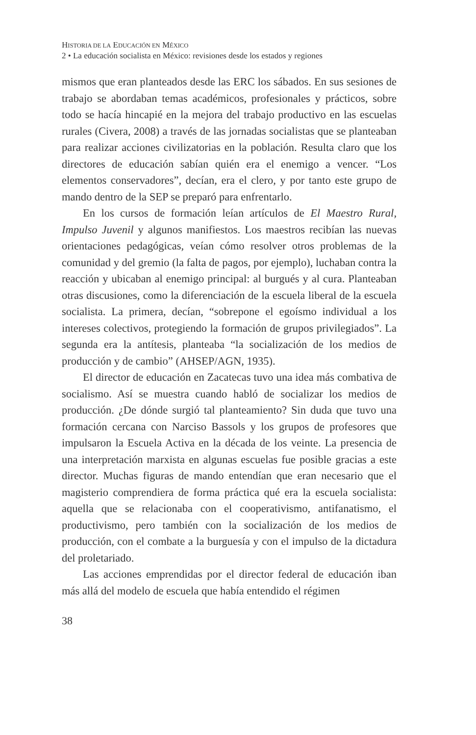HISTORIA DE LA EDUCACIÓN EN MÉXICO
2 • La educación socialista en México: revisiones desde los estados y regiones
mismos que eran planteados desde las ERC los sábados. En sus sesiones de trabajo se abordaban temas académicos, profesionales y prácticos, sobre todo se hacía hincapié en la mejora del trabajo productivo en las escuelas rurales (Civera, 2008) a través de las jornadas socialistas que se planteaban para realizar acciones civilizatorias en la población. Resulta claro que los directores de educación sabían quién era el enemigo a vencer. “Los elementos conservadores”, decían, era el clero, y por tanto este grupo de mando dentro de la SEP se preparó para enfrentarlo.
En los cursos de formación leían artículos de El Maestro Rural, Impulso Juvenil y algunos manifiestos. Los maestros recibían las nuevas orientaciones pedagógicas, veían cómo resolver otros problemas de la comunidad y del gremio (la falta de pagos, por ejemplo), luchaban contra la reacción y ubicaban al enemigo principal: al burgués y al cura. Planteaban otras discusiones, como la diferenciación de la escuela liberal de la escuela socialista. La primera, decían, “sobrepone el egoísmo individual a los intereses colectivos, protegiendo la formación de grupos privilegiados”. La segunda era la antítesis, planteaba “la socialización de los medios de producción y de cambio” (AHSEP/AGN, 1935).
El director de educación en Zacatecas tuvo una idea más combativa de socialismo. Así se muestra cuando habló de socializar los medios de producción. ¿De dónde surgió tal planteamiento? Sin duda que tuvo una formación cercana con Narciso Bassols y los grupos de profesores que impulsaron la Escuela Activa en la década de los veinte. La presencia de una interpretación marxista en algunas escuelas fue posible gracias a este director. Muchas figuras de mando entendían que eran necesario que el magisterio comprendiera de forma práctica qué era la escuela socialista: aquella que se relacionaba con el cooperativismo, antifanatismo, el productivismo, pero también con la socialización de los medios de producción, con el combate a la burguesía y con el impulso de la dictadura del proletariado.
Las acciones emprendidas por el director federal de educación iban más allá del modelo de escuela que había entendido el régimen
38